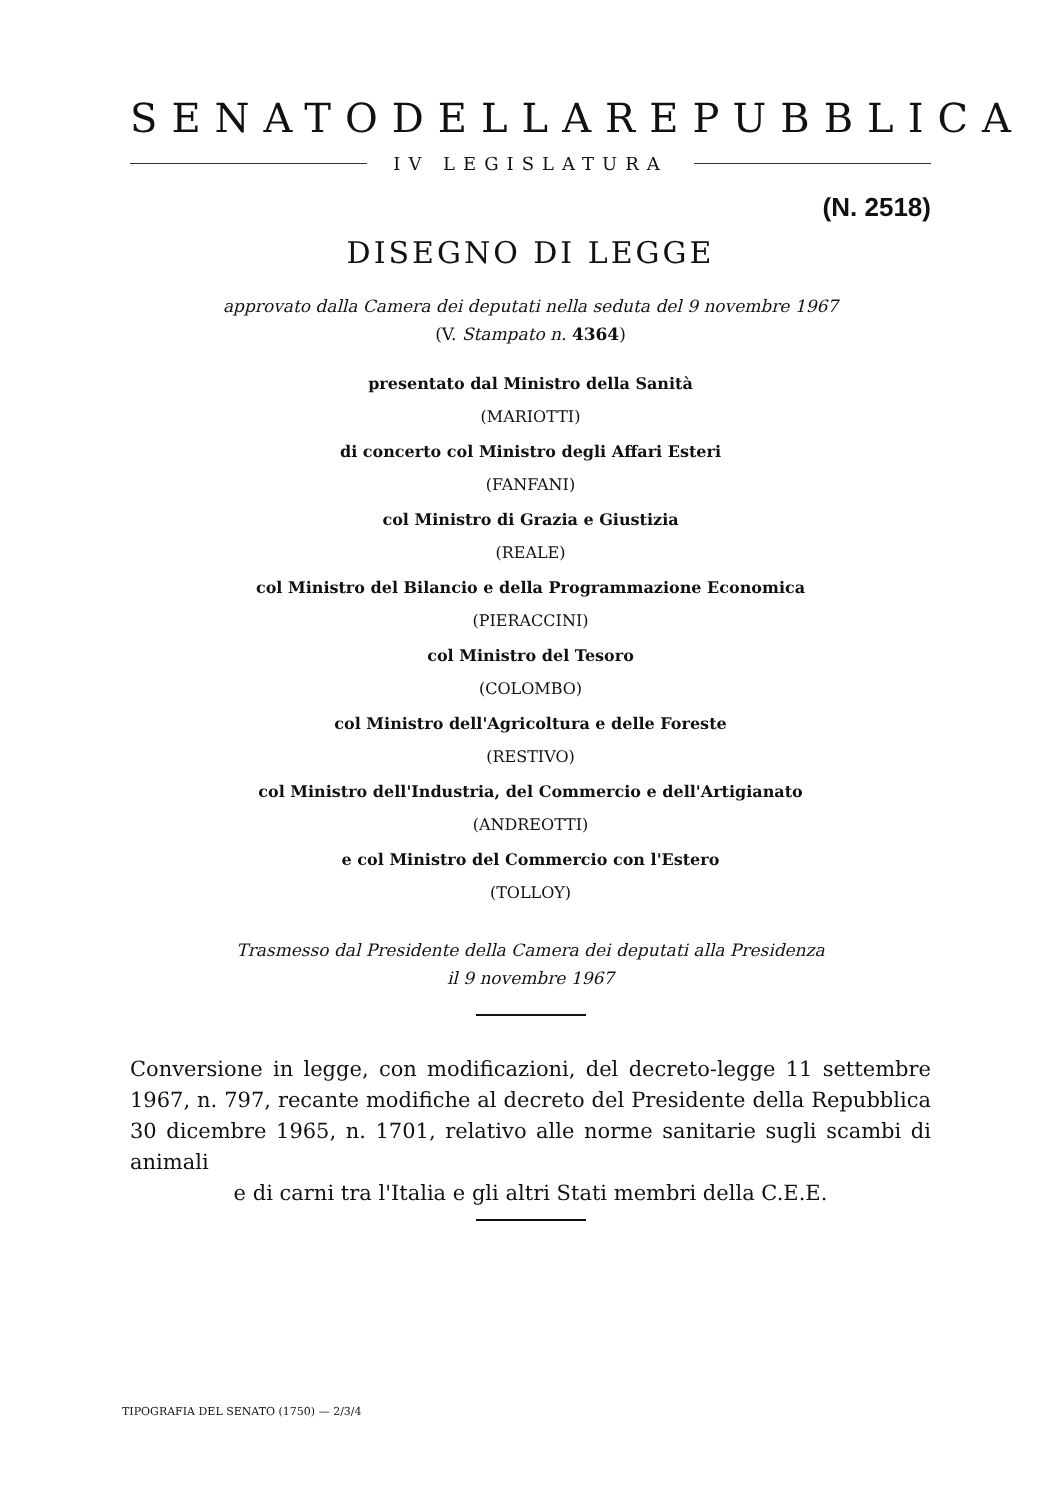SENATO DELLA REPUBBLICA
IV LEGISLATURA
(N. 2518)
DISEGNO DI LEGGE
approvato dalla Camera dei deputati nella seduta del 9 novembre 1967
(V. Stampato n. 4364)
presentato dal Ministro della Sanità
(MARIOTTI)
di concerto col Ministro degli Affari Esteri
(FANFANI)
col Ministro di Grazia e Giustizia
(REALE)
col Ministro del Bilancio e della Programmazione Economica
(PIERACCINI)
col Ministro del Tesoro
(COLOMBO)
col Ministro dell'Agricoltura e delle Foreste
(RESTIVO)
col Ministro dell'Industria, del Commercio e dell'Artigianato
(ANDREOTTI)
e col Ministro del Commercio con l'Estero
(TOLLOY)
Trasmesso dal Presidente della Camera dei deputati alla Presidenza
il 9 novembre 1967
Conversione in legge, con modificazioni, del decreto-legge 11 settembre 1967, n. 797, recante modifiche al decreto del Presidente della Repubblica 30 dicembre 1965, n. 1701, relativo alle norme sanitarie sugli scambi di animali
e di carni tra l'Italia e gli altri Stati membri della C.E.E.
TIPOGRAFIA DEL SENATO (1750) — 2/3/4